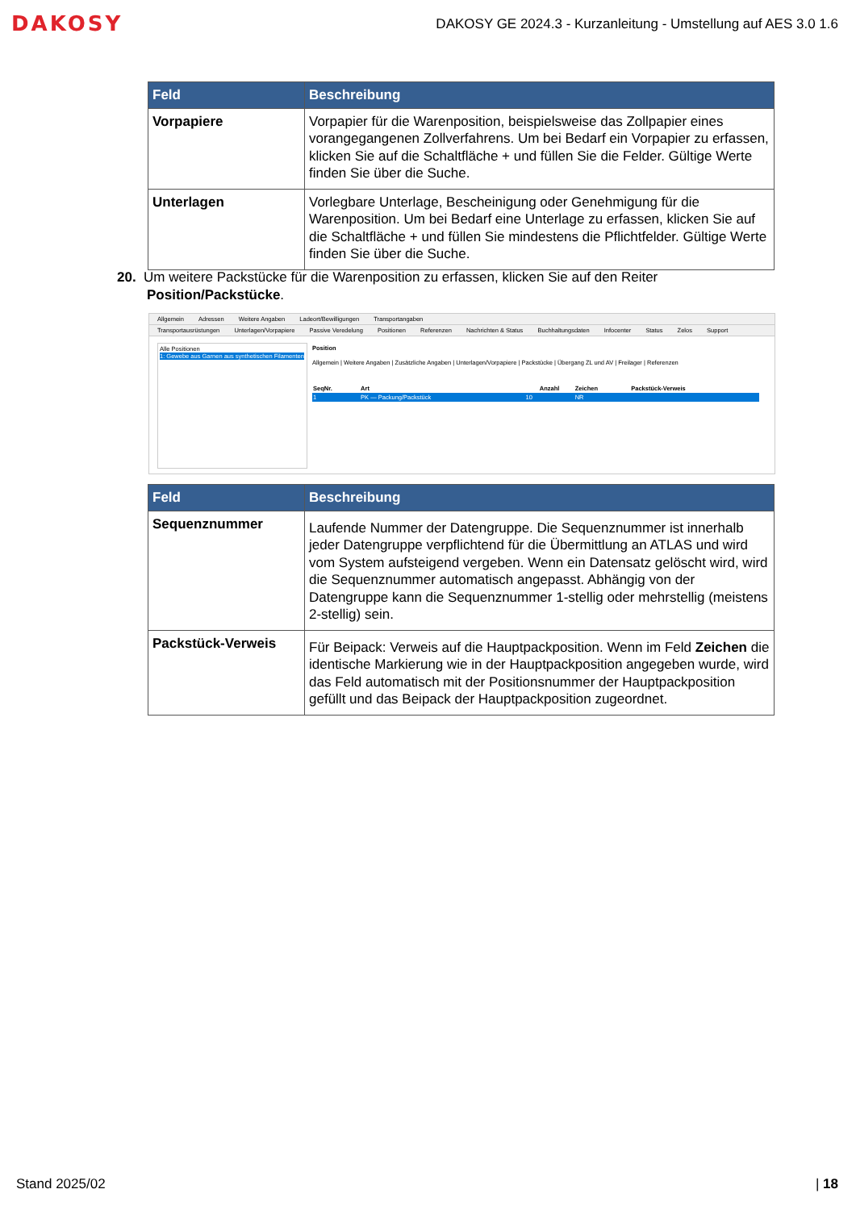DAKOSY
DAKOSY GE 2024.3 - Kurzanleitung - Umstellung auf AES 3.0 1.6
| Feld | Beschreibung |
| --- | --- |
| Vorpapiere | Vorpapier für die Warenposition, beispielsweise das Zollpapier eines vorangegangenen Zollverfahrens. Um bei Bedarf ein Vorpapier zu erfassen, klicken Sie auf die Schaltfläche + und füllen Sie die Felder. Gültige Werte finden Sie über die Suche. |
| Unterlagen | Vorlegbare Unterlage, Bescheinigung oder Genehmigung für die Warenposition. Um bei Bedarf eine Unterlage zu erfassen, klicken Sie auf die Schaltfläche + und füllen Sie mindestens die Pflichtfelder. Gültige Werte finden Sie über die Suche. |
20. Um weitere Packstücke für die Warenposition zu erfassen, klicken Sie auf den Reiter
Position/Packstücke.
Allgemein Adressen Weitere Angaben Ladeort/Bewilligungen Transportangaben
Transportausrüstungen Unterlagen/Vorpapiere Passive Veredelung Positionen Referenzen Nachrichten & Status Buchhaltungsdaten Infocenter Status Zelos Support
Alle Positionen
1: Gewebe aus Garnen aus synthetischen Filamenten
Position
Allgemein | Weitere Angaben | Zusätzliche Angaben | Unterlagen/Vorpapiere | Packstücke | Übergang ZL und AV | Freilager | Referenzen
| SeqNr. | Art | Anzahl | Zeichen | Packstück-Verweis |
| --- | --- | --- | --- | --- |
| 1 | PK — Packung/Packstück | 10 | NR | |
| Feld | Beschreibung |
| --- | --- |
| Sequenznummer | Laufende Nummer der Datengruppe. Die Sequenznummer ist innerhalb jeder Datengruppe verpflichtend für die Übermittlung an ATLAS und wird vom System aufsteigend vergeben. Wenn ein Datensatz gelöscht wird, wird die Sequenznummer automatisch angepasst. Abhängig von der Datengruppe kann die Sequenznummer 1-stellig oder mehrstellig (meistens 2-stellig) sein. |
| Packstück-Verweis | Für Beipack: Verweis auf die Hauptpackposition. Wenn im Feld Zeichen die identische Markierung wie in der Hauptpackposition angegeben wurde, wird das Feld automatisch mit der Positionsnummer der Hauptpackposition gefüllt und das Beipack der Hauptpackposition zugeordnet. |
Stand 2025/02 | 18